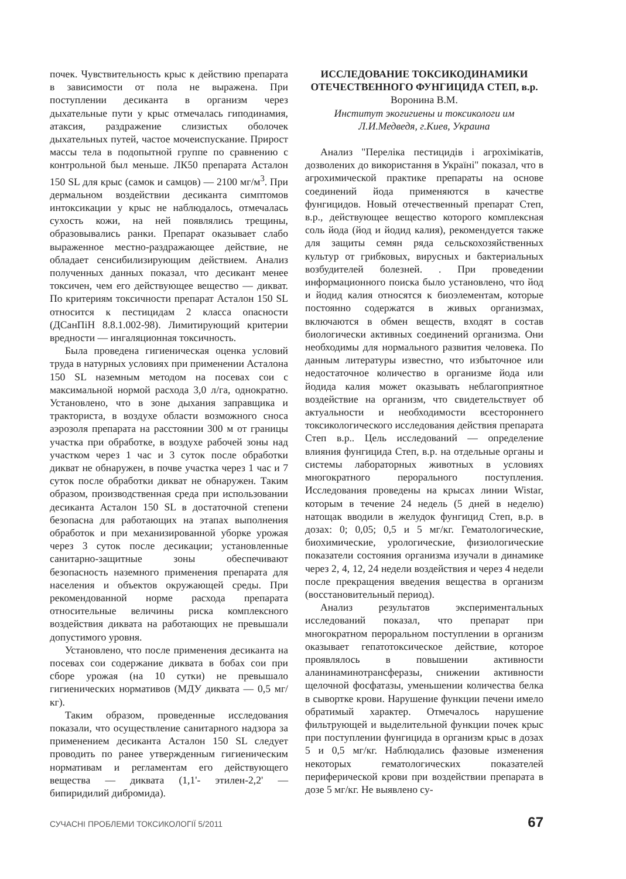почек. Чувствительность крыс к действию препарата в зависимости от пола не выражена. При поступлении десиканта в организм через дыхательные пути у крыс отмечалась гиподинамия, атаксия, раздражение слизистых оболочек дыхательных путей, частое мочеиспускание. Прирост массы тела в подопытной группе по сравнению с контрольной был меньше. ЛК50 препарата Асталон 150 SL для крыс (самок и самцов) — 2100 мг/м<sup>3</sup>. При дермальном воздействии десиканта симптомов интоксикации у крыс не наблюдалось, отмечалась сухость кожи, на ней появлялись трещины, образовывались ранки. Препарат оказывает слабо выраженное местно-раздражающее действие, не обладает сенсибилизирующим действием. Анализ полученных данных показал, что десикант менее токсичен, чем его действующее вещество — дикват. По критериям токсичности препарат Асталон 150 SL относится к пестицидам 2 класса опасности (ДСанПіН 8.8.1.002-98). Лимитирующий критерии вредности — ингаляционная токсичность.
Была проведена гигиеническая оценка условий труда в натурных условиях при применении Асталона 150 SL наземным методом на посевах сои с максимальной нормой расхода 3,0 л/га, однократно. Установлено, что в зоне дыхания заправщика и тракториста, в воздухе области возможного сноса аэрозоля препарата на расстоянии 300 м от границы участка при обработке, в воздухе рабочей зоны над участком через 1 час и 3 суток после обработки дикват не обнаружен, в почве участка через 1 час и 7 суток после обработки дикват не обнаружен. Таким образом, производственная среда при использовании десиканта Асталон 150 SL в достаточной степени безопасна для работающих на этапах выполнения обработок и при механизированной уборке урожая через 3 суток после десикации; установленные санитарно-защитные зоны обеспечивают безопасность наземного применения препарата для населения и объектов окружающей среды. При рекомендованной норме расхода препарата относительные величины риска комплексного воздействия диквата на работающих не превышали допустимого уровня.
Установлено, что после применения десиканта на посевах сои содержание диквата в бобах сои при сборе урожая (на 10 сутки) не превышало гигиенических нормативов (МДУ диквата — 0,5 мг/кг).
Таким образом, проведенные исследования показали, что осуществление санитарного надзора за применением десиканта Асталон 150 SL следует проводить по ранее утвержденным гигиеническим нормативам и регламентам его действующего вещества — диквата (1,1'- этилен-2,2' — бипиридилий дибромида).
ИССЛЕДОВАНИЕ ТОКСИКОДИНАМИКИ ОТЕЧЕСТВЕННОГО ФУНГИЦИДА СТЕП, в.р.
Воронина В.М.
Институт экогигиены и токсикологи им
Л.И.Медведя, г.Киев, Украина
Анализ "Переліка пестицидів і агрохімікатів, дозволених до використання в Україні" показал, что в агрохимической практике препараты на основе соединений йода применяются в качестве фунгицидов. Новый отечественный препарат Степ, в.р., действующее вещество которого комплексная соль йода (йод и йодид калия), рекомендуется также для защиты семян ряда сельскохозяйственных культур от грибковых, вирусных и бактериальных возбудителей болезней. . При проведении информационного поиска было установлено, что йод и йодид калия относятся к биоэлементам, которые постоянно содержатся в живых организмах, включаются в обмен веществ, входят в состав биологически активных соединений организма. Они необходимы для нормального развития человека. По данным литературы известно, что избыточное или недостаточное количество в организме йода или йодида калия может оказывать неблагоприятное воздействие на организм, что свидетельствует об актуальности и необходимости всестороннего токсикологического исследования действия препарата Степ в.р.. Цель исследований — определение влияния фунгицида Степ, в.р. на отдельные органы и системы лабораторных животных в условиях многократного перорального поступления. Исследования проведены на крысах линии Wistar, которым в течение 24 недель (5 дней в неделю) натощак вводили в желудок фунгицид Степ, в.р. в дозах: 0; 0,05; 0,5 и 5 мг/кг. Гематологические, биохимические, урологические, физиологические показатели состояния организма изучали в динамике через 2, 4, 12, 24 недели воздействия и через 4 недели после прекращения введения вещества в организм (восстановительный период).
Анализ результатов экспериментальных исследований показал, что препарат при многократном пероральном поступлении в организм оказывает гепатотоксическое действие, которое проявлялось в повышении активности аланинаминотрансферазы, снижении активности щелочной фосфатазы, уменьшении количества белка в сывортке крови. Нарушение функции печени имело обратимый характер. Отмечалось нарушение фильтрующей и выделительной функции почек крыс при поступлении фунгицида в организм крыс в дозах 5 и 0,5 мг/кг. Наблюдались фазовые изменения некоторых гематологических показателей периферической крови при воздействии препарата в дозе 5 мг/кг. Не выявлено су-
СУЧАСНІ ПРОБЛЕМИ ТОКСИКОЛОГІЇ 5/2011 67